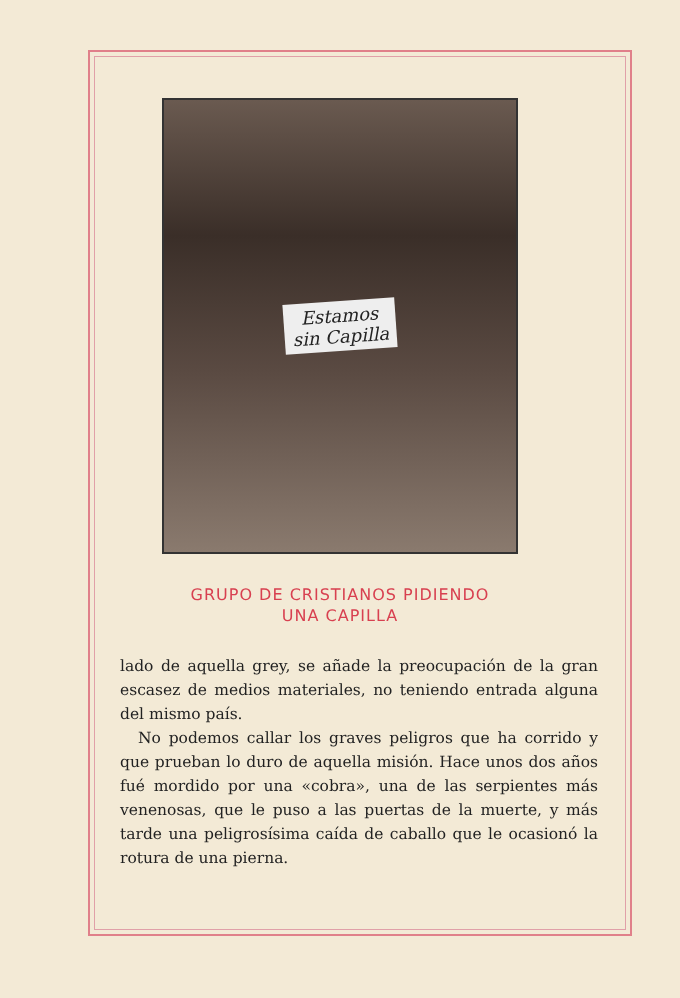Estamos
sin Capilla
GRUPO DE CRISTIANOS PIDIENDO
UNA CAPILLA
lado de aquella grey, se añade la preocupación de la gran escasez de medios materiales, no teniendo entrada alguna del mismo país.
No podemos callar los graves peligros que ha corrido y que prueban lo duro de aquella misión. Hace unos dos años fué mordido por una «cobra», una de las serpientes más venenosas, que le puso a las puertas de la muerte, y más tarde una peligrosísima caída de caballo que le ocasionó la rotura de una pierna.